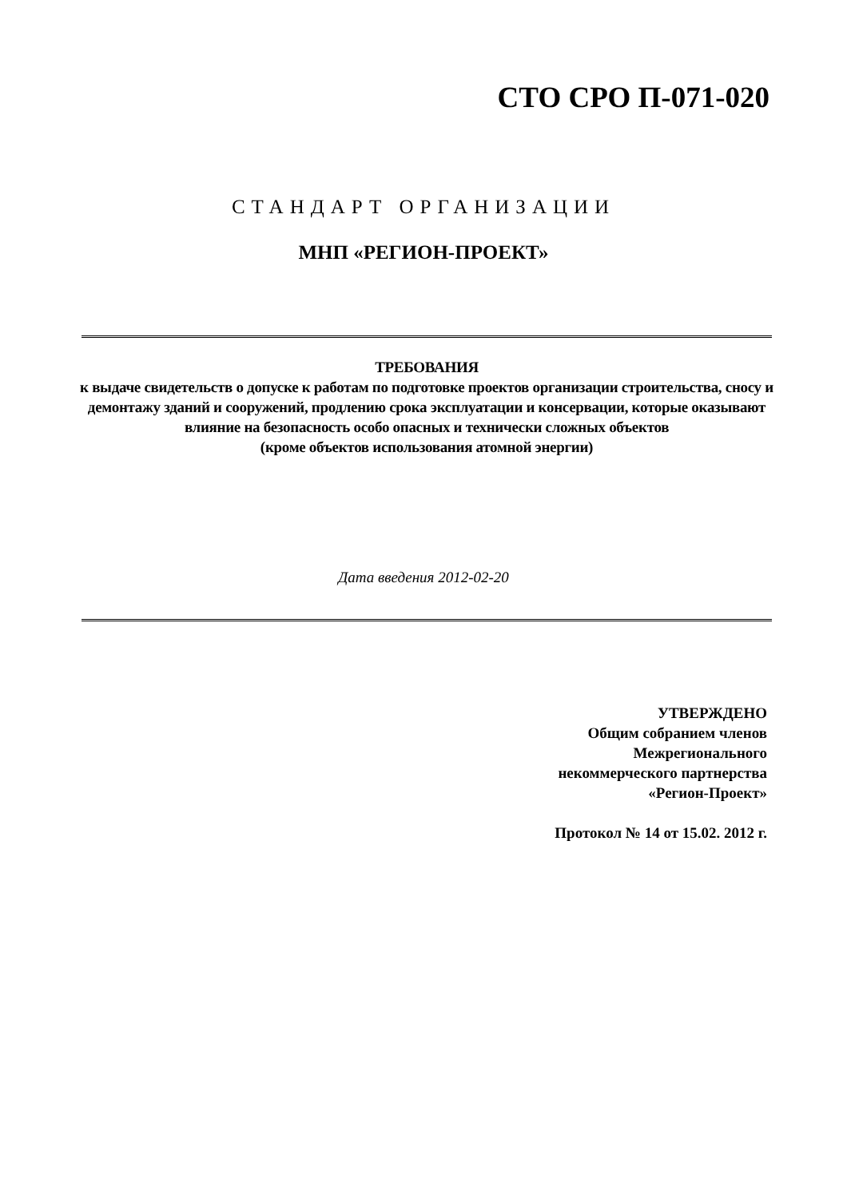СТО СРО П-071-020
СТАНДАРТ ОРГАНИЗАЦИИ
МНП «РЕГИОН-ПРОЕКТ»
ТРЕБОВАНИЯ
к выдаче свидетельств о допуске к работам по подготовке проектов организации строительства, сносу и демонтажу зданий и сооружений, продлению срока эксплуатации и консервации, которые оказывают влияние на безопасность особо опасных и технически сложных объектов
(кроме объектов использования атомной энергии)
Дата введения 2012-02-20
УТВЕРЖДЕНО
Общим собранием членов
Межрегионального
некоммерческого партнерства
«Регион-Проект»
Протокол № 14 от 15.02. 2012 г.